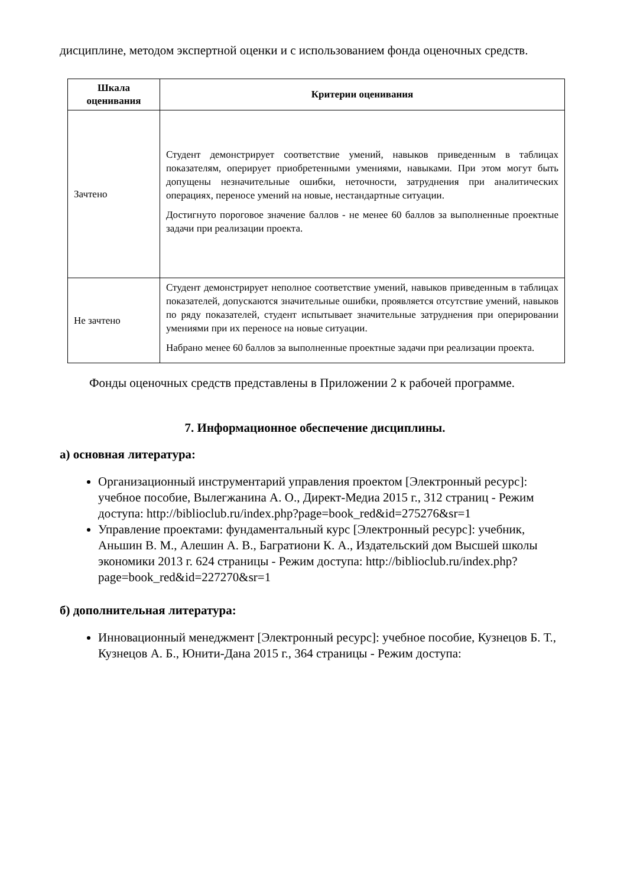дисциплине, методом экспертной оценки и с использованием фонда оценочных средств.
| Шкала оценивания | Критерии оценивания |
| --- | --- |
| Зачтено | Студент демонстрирует соответствие умений, навыков приведенным в таблицах показателям, оперирует приобретенными умениями, навыками. При этом могут быть допущены незначительные ошибки, неточности, затруднения при аналитических операциях, переносе умений на новые, нестандартные ситуации. Достигнуто пороговое значение баллов - не менее 60 баллов за выполненные проектные задачи при реализации проекта. |
| Не зачтено | Студент демонстрирует неполное соответствие умений, навыков приведенным в таблицах показателей, допускаются значительные ошибки, проявляется отсутствие умений, навыков по ряду показателей, студент испытывает значительные затруднения при оперировании умениями при их переносе на новые ситуации. Набрано менее 60 баллов за выполненные проектные задачи при реализации проекта. |
Фонды оценочных средств представлены в Приложении 2 к рабочей программе.
7. Информационное обеспечение дисциплины.
а) основная литература:
Организационный инструментарий управления проектом [Электронный ресурс]: учебное пособие, Вылегжанина А. О., Директ-Медиа 2015 г., 312 страниц - Режим доступа: http://biblioclub.ru/index.php?page=book_red&id=275276&sr=1
Управление проектами: фундаментальный курс [Электронный ресурс]: учебник, Аньшин В. М., Алешин А. В., Багратиони К. А., Издательский дом Высшей школы экономики 2013 г. 624 страницы - Режим доступа: http://biblioclub.ru/index.php?page=book_red&id=227270&sr=1
б) дополнительная литература:
Инновационный менеджмент [Электронный ресурс]: учебное пособие, Кузнецов Б. Т., Кузнецов А. Б., Юнити-Дана 2015 г., 364 страницы - Режим доступа: